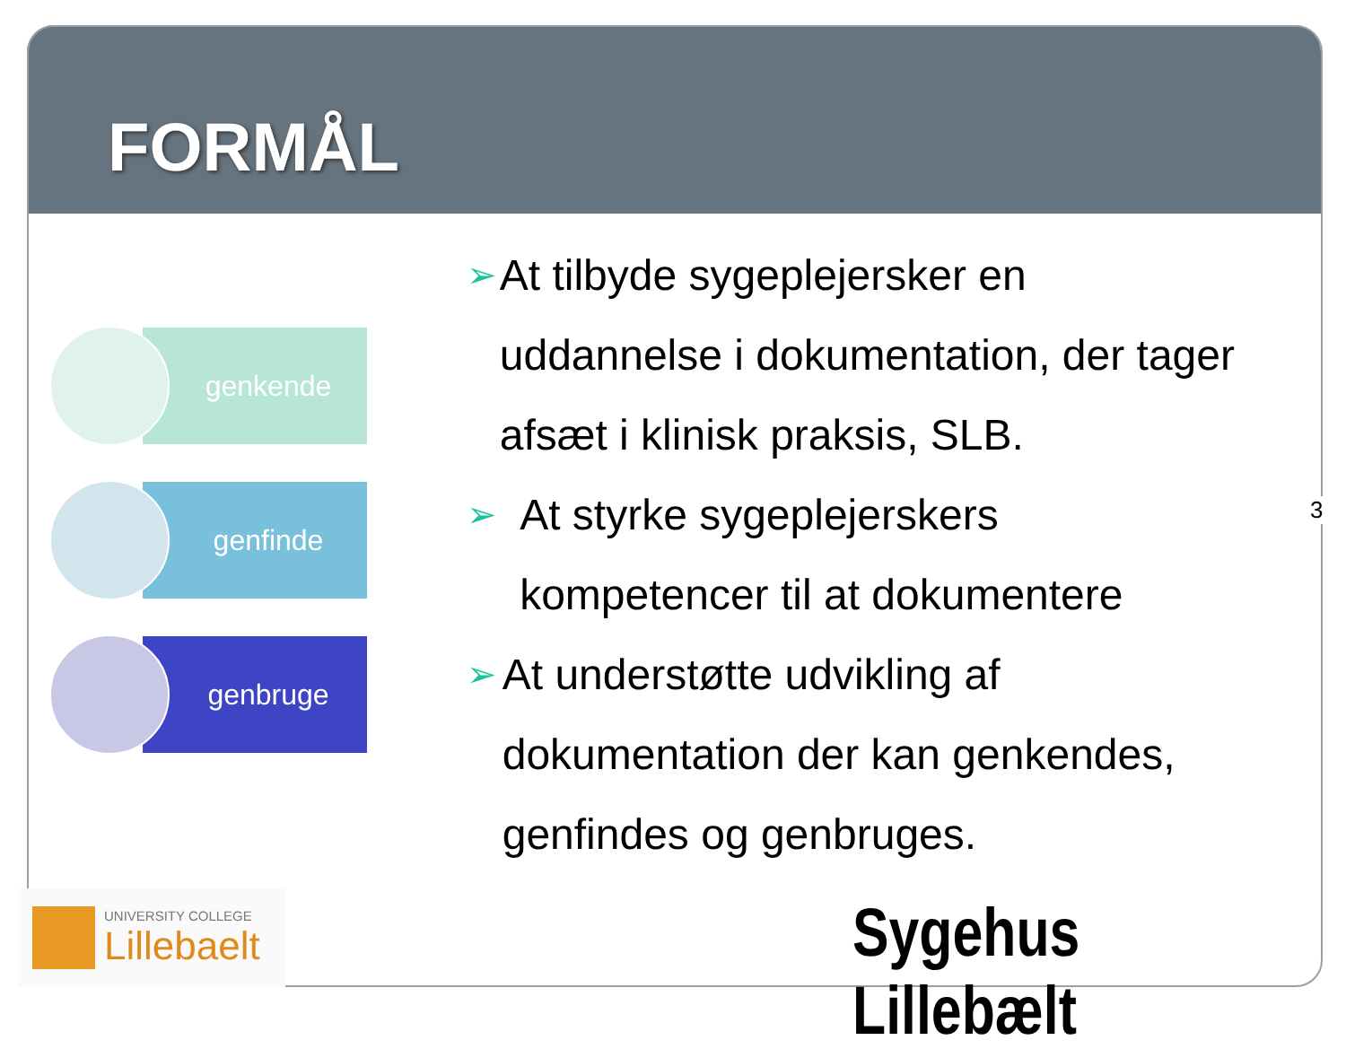FORMÅL
genkende
genfinde
genbruge
➢ At tilbyde sygeplejersker en uddannelse i dokumentation, der tager afsæt i klinisk praksis, SLB.
➢ At styrke sygeplejerskers kompetencer til at dokumentere
➢ At understøtte udvikling af dokumentation der kan genkendes, genfindes og genbruges.
3
UNIVERSITY COLLEGE
Lillebaelt
Sygehus Lillebælt